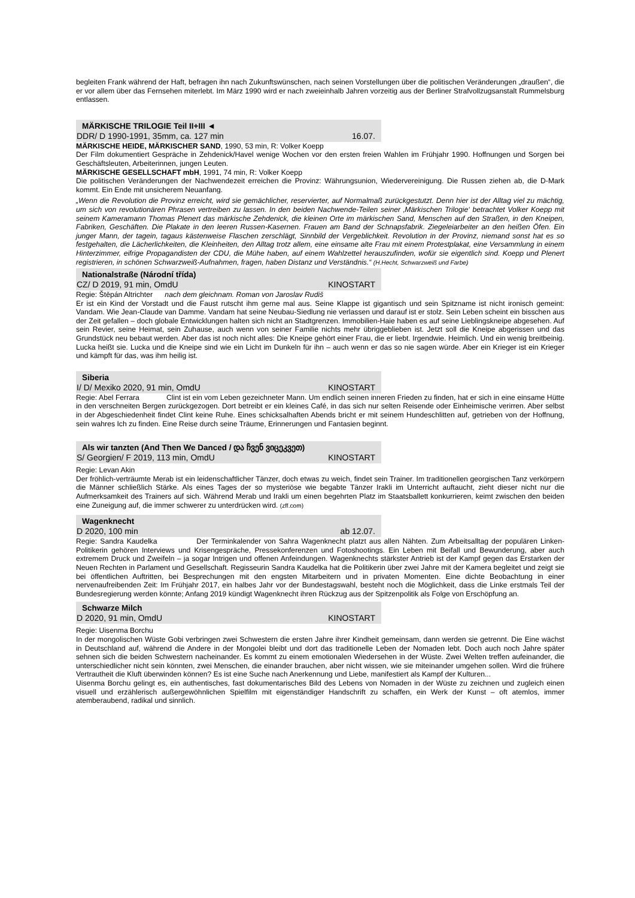begleiten Frank während der Haft, befragen ihn nach Zukunftswünschen, nach seinen Vorstellungen über die politischen Veränderungen „draußen“, die er vor allem über das Fernsehen miterlebt. Im März 1990 wird er nach zweieinhalb Jahren vorzeitig aus der Berliner Strafvollzugsanstalt Rummelsburg entlassen.
MÄRKISCHE TRILOGIE Teil II+III ◄
DDR/ D 1990-1991, 35mm, ca. 127 min 16.07.
MÄRKISCHE HEIDE, MÄRKISCHER SAND, 1990, 53 min, R: Volker Koepp
Der Film dokumentiert Gespräche in Zehdenick/Havel wenige Wochen vor den ersten freien Wahlen im Frühjahr 1990. Hoffnungen und Sorgen bei Geschäftsleuten, Arbeiterinnen, jungen Leuten.
MÄRKISCHE GESELLSCHAFT mbH, 1991, 74 min, R: Volker Koepp
Die politischen Veränderungen der Nachwendezeit erreichen die Provinz: Währungsunion, Wiedervereinigung. Die Russen ziehen ab, die D-Mark kommt. Ein Ende mit unsicherem Neuanfang.
„Wenn die Revolution die Provinz erreicht, wird sie gemächlicher, reservierter, auf Normalmaß zurückgestutzt. Denn hier ist der Alltag viel zu mächtig, um sich von revolutionären Phrasen vertreiben zu lassen. In den beiden Nachwende-Teilen seiner ‚Märkischen Trilogie‘ betrachtet Volker Koepp mit seinem Kameramann Thomas Plenert das märkische Zehdenick, die kleinen Orte im märkischen Sand, Menschen auf den Straßen, in den Kneipen, Fabriken, Geschäften. Die Plakate in den leeren Russen-Kasernen. Frauen am Band der Schnapsfabrik. Ziegeleiarbeiter an den heißen Öfen. Ein junger Mann, der tagein, tagaus kästenweise Flaschen zerschlägt, Sinnbild der Vergeblichkeit. Revolution in der Provinz, niemand sonst hat es so festgehalten, die Lächerlichkeiten, die Kleinheiten, den Alltag trotz allem, eine einsame alte Frau mit einem Protestplakat, eine Versammlung in einem Hinterzimmer, eifrige Propagandisten der CDU, die Mühe haben, auf einem Wahlzettel herauszufinden, wofür sie eigentlich sind. Koepp und Plenert registrieren, in schönen Schwarzweiß-Aufnahmen, fragen, haben Distanz und Verständnis.“ (H.Hecht, Schwarzweiß und Farbe)
Nationalstraße (Národní třída)
CZ/ D 2019, 91 min, OmdU KINOSTART
Regie: Štěpán Altrichter nach dem gleichnam. Roman von Jaroslav Rudiš
Er ist ein Kind der Vorstadt und die Faust rutscht ihm gerne mal aus. Seine Klappe ist gigantisch und sein Spitzname ist nicht ironisch gemeint: Vandam. Wie Jean-Claude van Damme. Vandam hat seine Neubau-Siedlung nie verlassen und darauf ist er stolz. Sein Leben scheint ein bisschen aus der Zeit gefallen – doch globale Entwicklungen halten sich nicht an Stadtgrenzen. Immobilien-Haie haben es auf seine Lieblingskneipe abgesehen. Auf sein Revier, seine Heimat, sein Zuhause, auch wenn von seiner Familie nichts mehr übriggeblieben ist. Jetzt soll die Kneipe abgerissen und das Grundstück neu bebaut werden. Aber das ist noch nicht alles: Die Kneipe gehört einer Frau, die er liebt. Irgendwie. Heimlich. Und ein wenig breitbeinig. Lucka heißt sie. Lucka und die Kneipe sind wie ein Licht im Dunkeln für ihn – auch wenn er das so nie sagen würde. Aber ein Krieger ist ein Krieger und kämpft für das, was ihm heilig ist.
Siberia
I/ D/ Mexiko 2020, 91 min, OmdU KINOSTART
Regie: Abel Ferrara Clint ist ein vom Leben gezeichneter Mann. Um endlich seinen inneren Frieden zu finden, hat er sich in eine einsame Hütte in den verschneiten Bergen zurückgezogen. Dort betreibt er ein kleines Café, in das sich nur selten Reisende oder Einheimische verirren. Aber selbst in der Abgeschiedenheit findet Clint keine Ruhe. Eines schicksalhaften Abends bricht er mit seinem Hundeschlitten auf, getrieben von der Hoffnung, sein wahres Ich zu finden. Eine Reise durch seine Träume, Erinnerungen und Fantasien beginnt.
Als wir tanzten (And Then We Danced / და ჩვენ ვიცეკვეთ)
S/ Georgien/ F 2019, 113 min, OmdU KINOSTART
Regie: Levan Akin
Der fröhlich-verträumte Merab ist ein leidenschaftlicher Tänzer, doch etwas zu weich, findet sein Trainer. Im traditionellen georgischen Tanz verkörpern die Männer schließlich Stärke. Als eines Tages der so mysteriöse wie begabte Tänzer Irakli im Unterricht auftaucht, zieht dieser nicht nur die Aufmerksamkeit des Trainers auf sich. Während Merab und Irakli um einen begehrten Platz im Staatsballett konkurrieren, keimt zwischen den beiden eine Zuneigung auf, die immer schwerer zu unterdrücken wird. (zff.com)
Wagenknecht
D 2020, 100 min ab 12.07.
Regie: Sandra Kaudelka Der Terminkalender von Sahra Wagenknecht platzt aus allen Nähten. Zum Arbeitsalltag der populären Linken-Politikerin gehören Interviews und Krisengespräche, Pressekonferenzen und Fotoshootings. Ein Leben mit Beifall und Bewunderung, aber auch extremem Druck und Zweifeln – ja sogar Intrigen und offenen Anfeindungen. Wagenknechts stärkster Antrieb ist der Kampf gegen das Erstarken der Neuen Rechten in Parlament und Gesellschaft. Regisseurin Sandra Kaudelka hat die Politikerin über zwei Jahre mit der Kamera begleitet und zeigt sie bei öffentlichen Auftritten, bei Besprechungen mit den engsten Mitarbeitern und in privaten Momenten. Eine dichte Beobachtung in einer nervenaufreibenden Zeit: Im Frühjahr 2017, ein halbes Jahr vor der Bundestagswahl, besteht noch die Möglichkeit, dass die Linke erstmals Teil der Bundesregierung werden könnte; Anfang 2019 kündigt Wagenknecht ihren Rückzug aus der Spitzenpolitik als Folge von Erschöpfung an.
Schwarze Milch
D 2020, 91 min, OmdU KINOSTART
Regie: Uisenma Borchu
In der mongolischen Wüste Gobi verbringen zwei Schwestern die ersten Jahre ihrer Kindheit gemeinsam, dann werden sie getrennt. Die Eine wächst in Deutschland auf, während die Andere in der Mongolei bleibt und dort das traditionelle Leben der Nomaden lebt. Doch auch noch Jahre später sehnen sich die beiden Schwestern nacheinander. Es kommt zu einem emotionalen Wiedersehen in der Wüste. Zwei Welten treffen aufeinander, die unterschiedlicher nicht sein könnten, zwei Menschen, die einander brauchen, aber nicht wissen, wie sie miteinander umgehen sollen. Wird die frühere Vertrautheit die Kluft überwinden können? Es ist eine Suche nach Anerkennung und Liebe, manifestiert als Kampf der Kulturen...
Uisenma Borchu gelingt es, ein authentisches, fast dokumentarisches Bild des Lebens von Nomaden in der Wüste zu zeichnen und zugleich einen visuell und erzählerisch außergewöhnlichen Spielfilm mit eigenständiger Handschrift zu schaffen, ein Werk der Kunst – oft atemlos, immer atemberaubend, radikal und sinnlich.